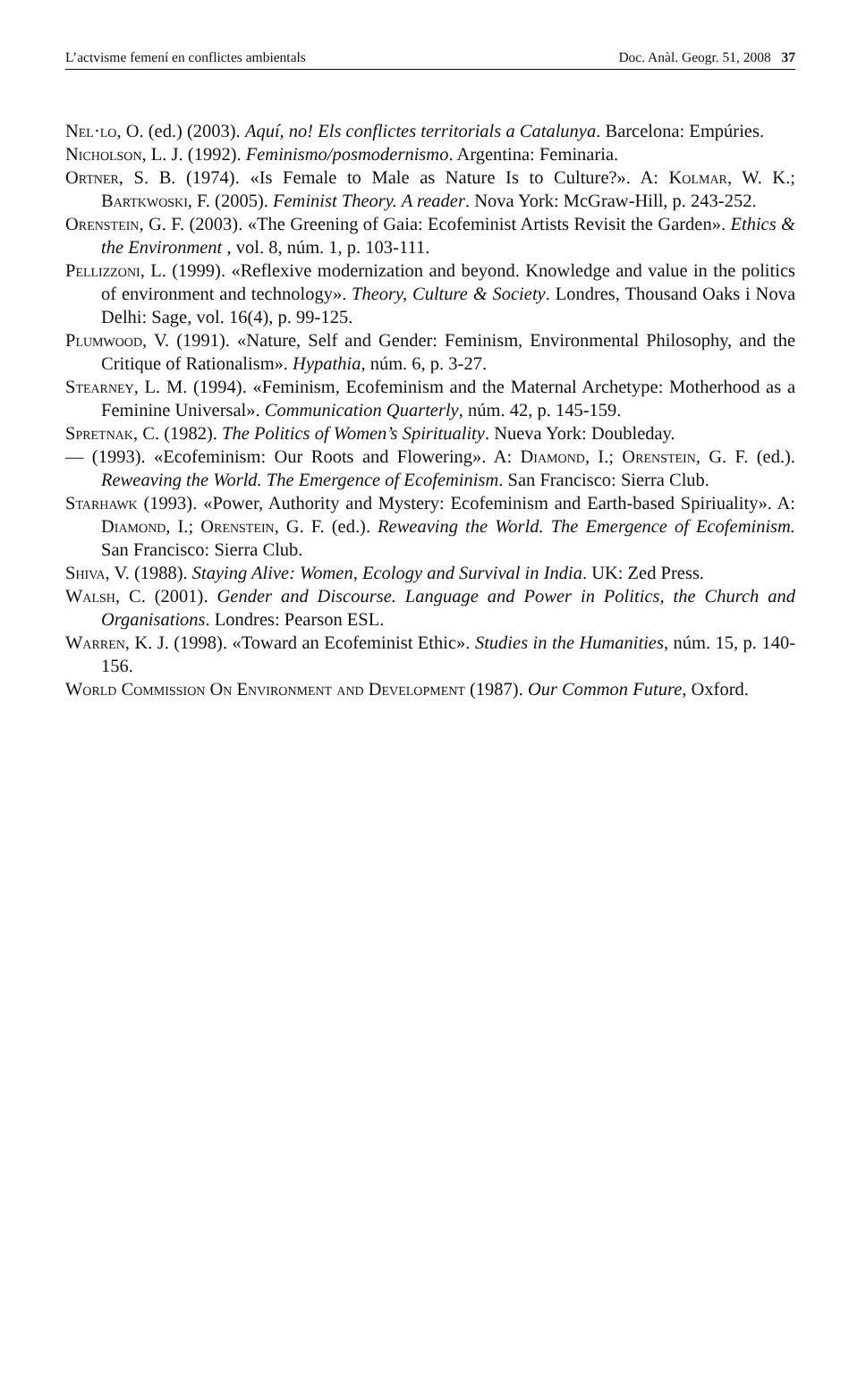L’actvisme femení en conflictes ambientals Doc. Anàl. Geogr. 51, 2008 37
Nel·lo, O. (ed.) (2003). Aquí, no! Els conflictes territorials a Catalunya. Barcelona: Empúries.
Nicholson, L. J. (1992). Feminismo/posmodernismo. Argentina: Feminaria.
Ortner, S. B. (1974). «Is Female to Male as Nature Is to Culture?». A: Kolmar, W. K.; Bartkwoski, F. (2005). Feminist Theory. A reader. Nova York: McGraw-Hill, p. 243-252.
Orenstein, G. F. (2003). «The Greening of Gaia: Ecofeminist Artists Revisit the Garden». Ethics & the Environment , vol. 8, núm. 1, p. 103-111.
Pellizzoni, L. (1999). «Reflexive modernization and beyond. Knowledge and value in the politics of environment and technology». Theory, Culture & Society. Londres, Thousand Oaks i Nova Delhi: Sage, vol. 16(4), p. 99-125.
Plumwood, V. (1991). «Nature, Self and Gender: Feminism, Environmental Philosophy, and the Critique of Rationalism». Hypathia, núm. 6, p. 3-27.
Stearney, L. M. (1994). «Feminism, Ecofeminism and the Maternal Archetype: Motherhood as a Feminine Universal». Communication Quarterly, núm. 42, p. 145-159.
Spretnak, C. (1982). The Politics of Women’s Spirituality. Nueva York: Doubleday.
— (1993). «Ecofeminism: Our Roots and Flowering». A: Diamond, I.; Orenstein, G. F. (ed.). Reweaving the World. The Emergence of Ecofeminism. San Francisco: Sierra Club.
Starhawk (1993). «Power, Authority and Mystery: Ecofeminism and Earth-based Spiriuality». A: Diamond, I.; Orenstein, G. F. (ed.). Reweaving the World. The Emergence of Ecofeminism. San Francisco: Sierra Club.
Shiva, V. (1988). Staying Alive: Women, Ecology and Survival in India. UK: Zed Press.
Walsh, C. (2001). Gender and Discourse. Language and Power in Politics, the Church and Organisations. Londres: Pearson ESL.
Warren, K. J. (1998). «Toward an Ecofeminist Ethic». Studies in the Humanities, núm. 15, p. 140-156.
World Commission On Environment and Development (1987). Our Common Future, Oxford.